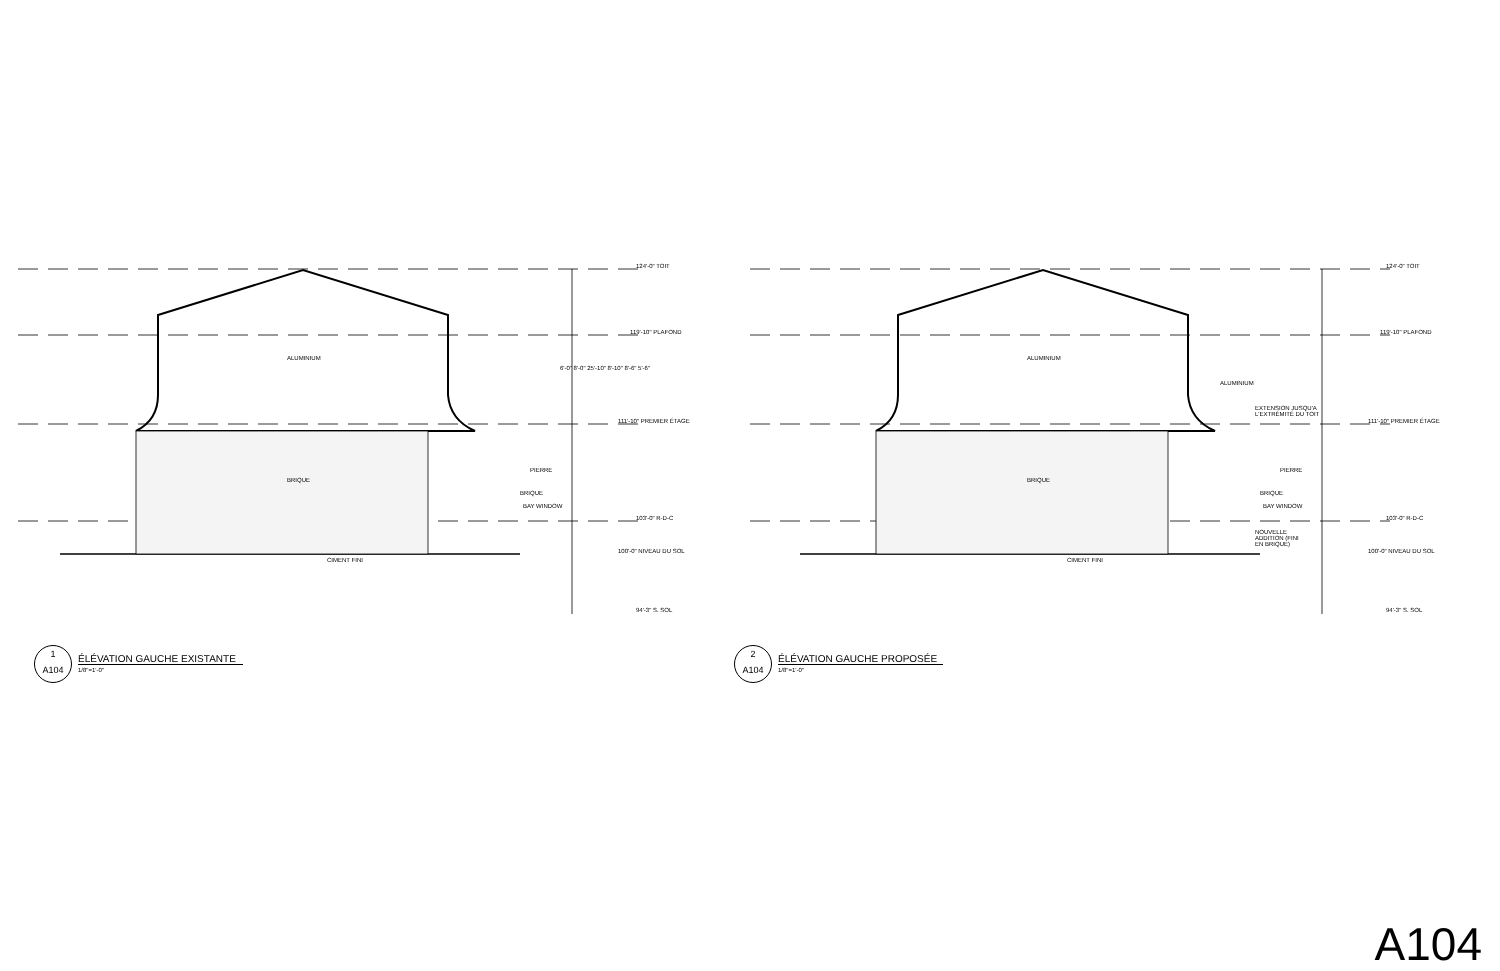ALUMINIUM
BRIQUE
CIMENT FINI
PIERRE
BRIQUE
BAY WINDOW
124'-0" TOIT
119'-10" PLAFOND
111'-10" PREMIER ÉTAGE
103'-0" R-D-C
100'-0" NIVEAU DU SOL
94'-3" S. SOL
6'-0" 8'-0" 25'-10" 8'-10" 8'-6" 5'-6"
ALUMINIUM
ALUMINIUM
EXTENSION JUSQU'A
L'EXTRÉMITÉ DU TOIT
BRIQUE
CIMENT FINI
PIERRE
BRIQUE
BAY WINDOW
NOUVELLE
ADDITION (FINI
EN BRIQUE)
124'-0" TOIT
119'-10" PLAFOND
111'-10" PREMIER ÉTAGE
103'-0" R-D-C
100'-0" NIVEAU DU SOL
94'-3" S. SOL
1
A104
ÉLÉVATION GAUCHE EXISTANTE
1/8"=1'-0"
2
A104
ÉLÉVATION GAUCHE PROPOSÉE
1/8"=1'-0"
A104